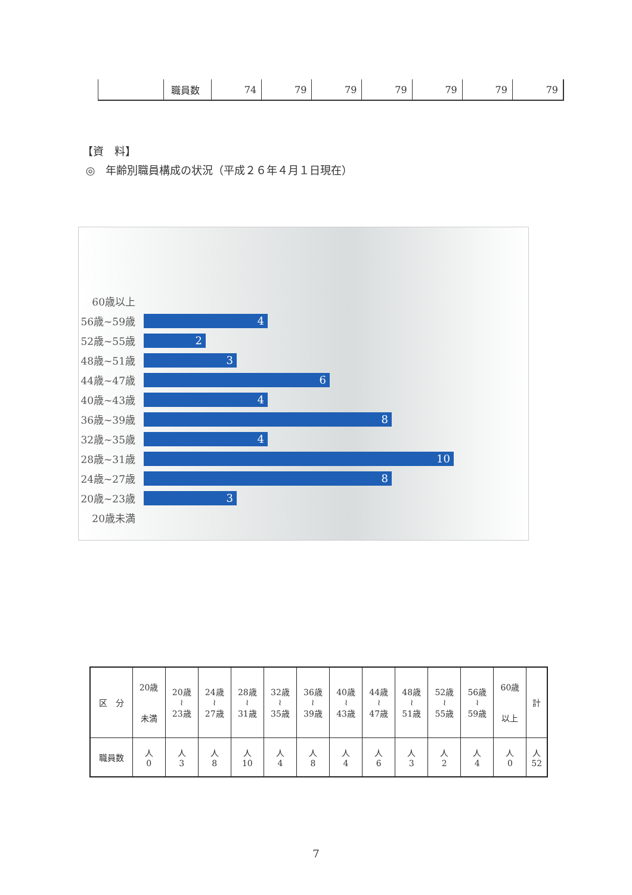| | 職員数 | 74 | 79 | 79 | 79 | 79 | 79 | 79 |
【資　料】
◎　年齢別職員構成の状況（平成２６年４月１日現在）
60歳以上
56歳~59歳
4
52歳~55歳
2
48歳~51歳
3
44歳~47歳
6
40歳~43歳
4
36歳~39歳
8
32歳~35歳
4
28歳~31歳
10
24歳~27歳
8
20歳~23歳
3
20歳未満
| 区 分 | 20歳 未満 | 20歳 ≀ 23歳 | 24歳 ≀ 27歳 | 28歳 ≀ 31歳 | 32歳 ≀ 35歳 | 36歳 ≀ 39歳 | 40歳 ≀ 43歳 | 44歳 ≀ 47歳 | 48歳 ≀ 51歳 | 52歳 ≀ 55歳 | 56歳 ≀ 59歳 | 60歳 以上 | 計 |
| --- | --- | --- | --- | --- | --- | --- | --- | --- | --- | --- | --- | --- | --- |
| 職員数 | 人 0 | 人 3 | 人 8 | 人 10 | 人 4 | 人 8 | 人 4 | 人 6 | 人 3 | 人 2 | 人 4 | 人 0 | 人 52 |
7